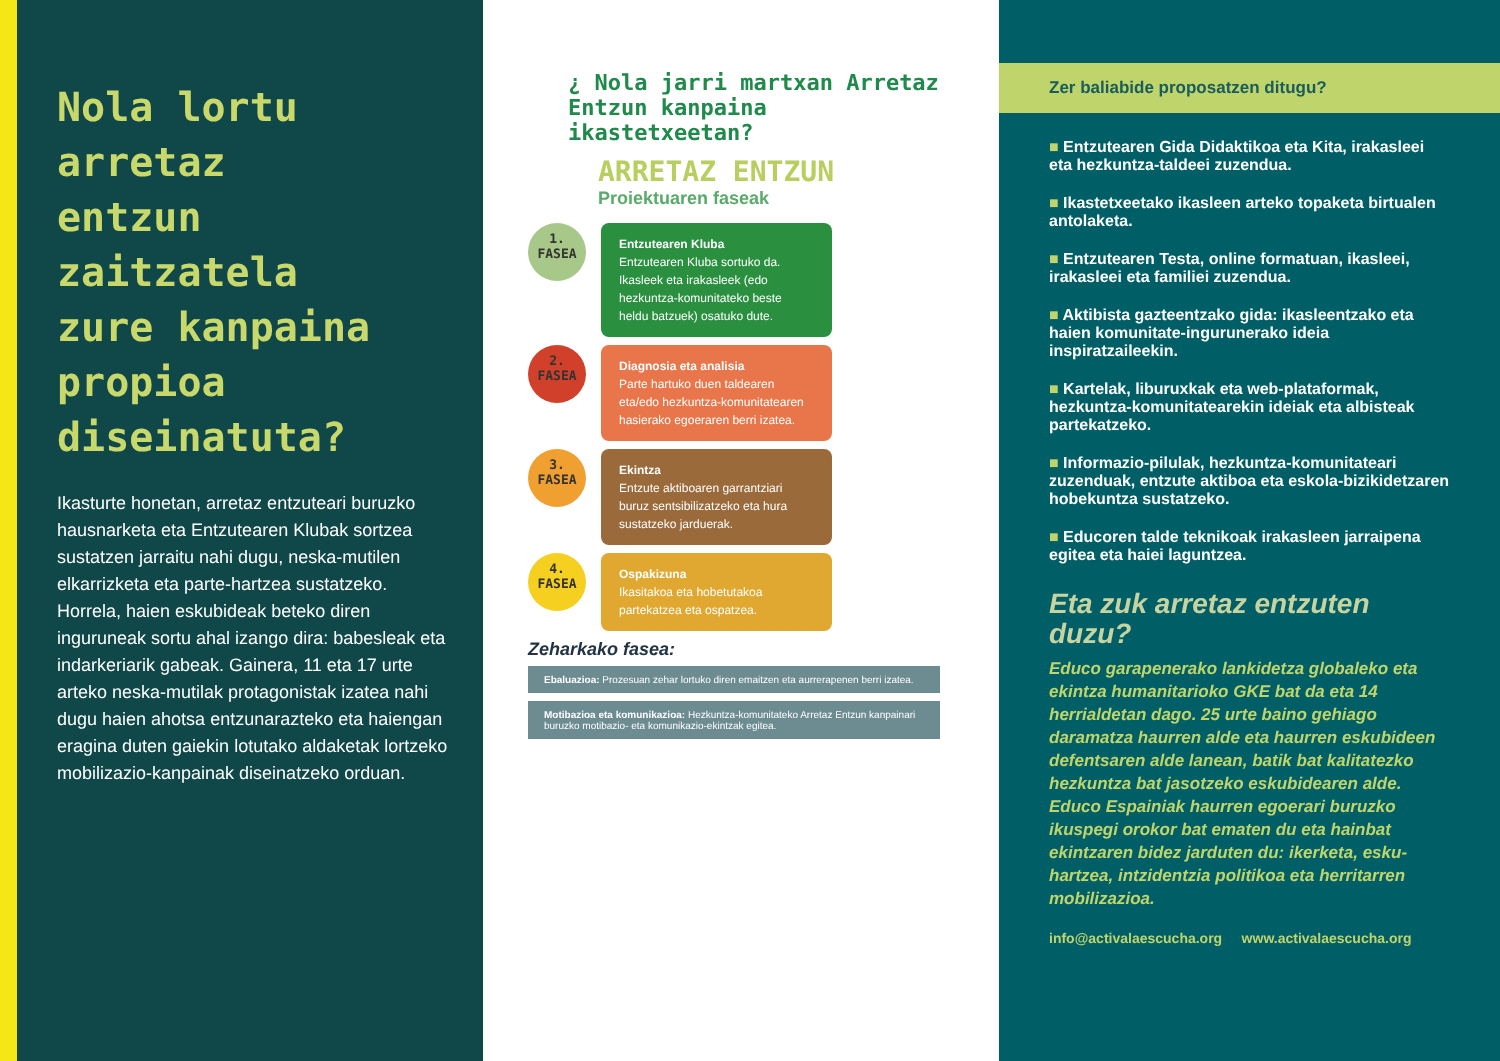Nola lortu arretaz entzun zaitzatela zure kanpaina propioa diseinatuta?
Ikasturte honetan, arretaz entzuteari buruzko hausnarketa eta Entzutearen Klubak sortzea sustatzen jarraitu nahi dugu, neska-mutilen elkarrizketa eta parte-hartzea sustatzeko. Horrela, haien eskubideak beteko diren inguruneak sortu ahal izango dira: babesleak eta indarkeriarik gabeak. Gainera, 11 eta 17 urte arteko neska-mutilak protagonistak izatea nahi dugu haien ahotsa entzunarazteko eta haiengan eragina duten gaiekin lotutako aldaketak lortzeko mobilizazio-kanpainak diseinatzeko orduan.
¿ Nola jarri martxan Arretaz Entzun kanpaina ikastetxeetan?
ARRETAZ ENTZUN
Proiektuaren faseak
1.
FASEA
Entzutearen Kluba
Entzutearen Kluba sortuko da. Ikasleek eta irakasleek (edo hezkuntza-komunitateko beste heldu batzuek) osatuko dute.
2.
FASEA
Diagnosia eta analisia
Parte hartuko duen taldearen eta/edo hezkuntza-komunitatearen hasierako egoeraren berri izatea.
3.
FASEA
Ekintza
Entzute aktiboaren garrantziari buruz sentsibilizatzeko eta hura sustatzeko jarduerak.
4.
FASEA
Ospakizuna
Ikasitakoa eta hobetutakoa partekatzea eta ospatzea.
Zeharkako fasea:
Ebaluazioa: Prozesuan zehar lortuko diren emaitzen eta aurrerapenen berri izatea.
Motibazioa eta komunikazioa: Hezkuntza-komunitateko Arretaz Entzun kanpainari buruzko motibazio- eta komunikazio-ekintzak egitea.
Zer baliabide proposatzen ditugu?
■ Entzutearen Gida Didaktikoa eta Kita, irakasleei eta hezkuntza-taldeei zuzendua.
■ Ikastetxeetako ikasleen arteko topaketa birtualen antolaketa.
■ Entzutearen Testa, online formatuan, ikasleei, irakasleei eta familiei zuzendua.
■ Aktibista gazteentzako gida: ikasleentzako eta haien komunitate-ingurunerako ideia inspiratzaileekin.
■ Kartelak, liburuxkak eta web-plataformak, hezkuntza-komunitatearekin ideiak eta albisteak partekatzeko.
■ Informazio-pilulak, hezkuntza-komunitateari zuzenduak, entzute aktiboa eta eskola-bizikidetzaren hobekuntza sustatzeko.
■ Educoren talde teknikoak irakasleen jarraipena egitea eta haiei laguntzea.
Eta zuk arretaz entzuten duzu?
Educo garapenerako lankidetza globaleko eta ekintza humanitarioko GKE bat da eta 14 herrialdetan dago. 25 urte baino gehiago daramatza haurren alde eta haurren eskubideen defentsaren alde lanean, batik bat kalitatezko hezkuntza bat jasotzeko eskubidearen alde. Educo Espainiak haurren egoerari buruzko ikuspegi orokor bat ematen du eta hainbat ekintzaren bidez jarduten du: ikerketa, esku-hartzea, intzidentzia politikoa eta herritarren mobilizazioa.
info@activalaescucha.org www.activalaescucha.org